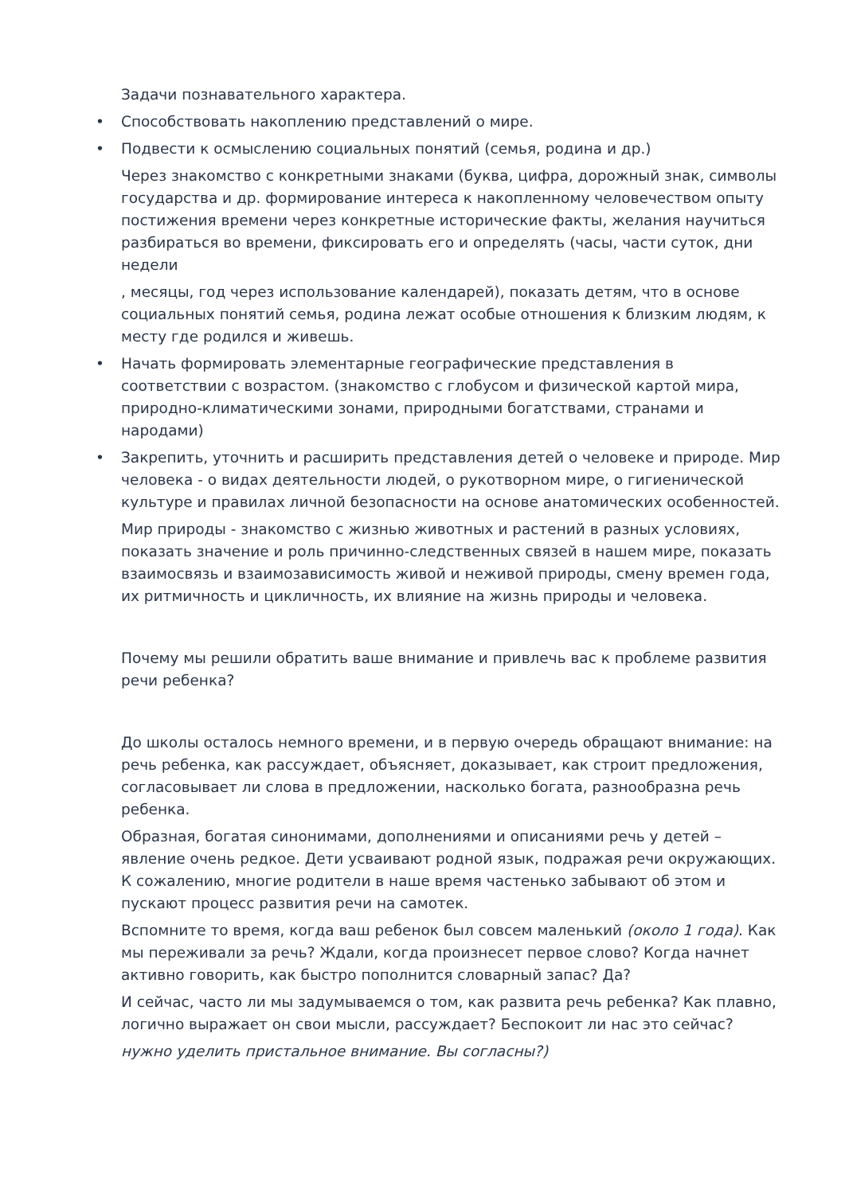Задачи познавательного характера.
• Способствовать накоплению представлений о мире.
• Подвести к осмыслению социальных понятий (семья, родина и др.)
Через знакомство с конкретными знаками (буква, цифра, дорожный знак, символы государства и др. формирование интереса к накопленному человечеством опыту постижения времени через конкретные исторические факты, желания научиться разбираться во времени, фиксировать его и определять (часы, части суток, дни недели
, месяцы, год через использование календарей), показать детям, что в основе социальных понятий семья, родина лежат особые отношения к близким людям, к месту где родился и живешь.
• Начать формировать элементарные географические представления в соответствии с возрастом. (знакомство с глобусом и физической картой мира, природно-климатическими зонами, природными богатствами, странами и народами)
• Закрепить, уточнить и расширить представления детей о человеке и природе. Мир человека - о видах деятельности людей, о рукотворном мире, о гигиенической культуре и правилах личной безопасности на основе анатомических особенностей.
Мир природы - знакомство с жизнью животных и растений в разных условиях, показать значение и роль причинно-следственных связей в нашем мире, показать взаимосвязь и взаимозависимость живой и неживой природы, смену времен года, их ритмичность и цикличность, их влияние на жизнь природы и человека.
Почему мы решили обратить ваше внимание и привлечь вас к проблеме развития речи ребенка?
До школы осталось немного времени, и в первую очередь обращают внимание: на речь ребенка, как рассуждает, объясняет, доказывает, как строит предложения, согласовывает ли слова в предложении, насколько богата, разнообразна речь ребенка.
Образная, богатая синонимами, дополнениями и описаниями речь у детей – явление очень редкое. Дети усваивают родной язык, подражая речи окружающих. К сожалению, многие родители в наше время частенько забывают об этом и пускают процесс развития речи на самотек.
Вспомните то время, когда ваш ребенок был совсем маленький (около 1 года). Как мы переживали за речь? Ждали, когда произнесет первое слово? Когда начнет активно говорить, как быстро пополнится словарный запас? Да?
И сейчас, часто ли мы задумываемся о том, как развита речь ребенка? Как плавно, логично выражает он свои мысли, рассуждает? Беспокоит ли нас это сейчас?
нужно уделить пристальное внимание. Вы согласны?)